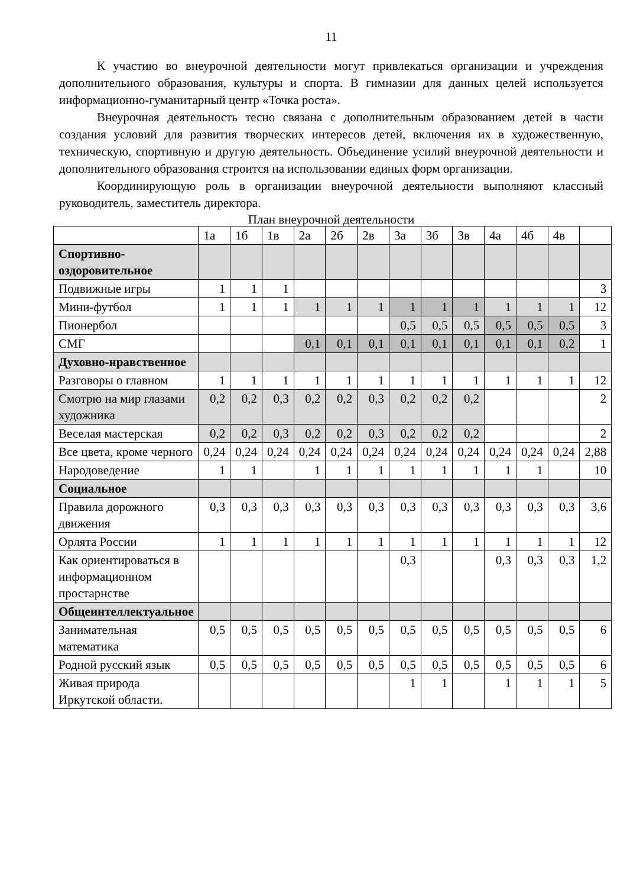11
К участию во внеурочной деятельности могут привлекаться организации и учреждения дополнительного образования, культуры и спорта. В гимназии для данных целей используется информационно-гуманитарный центр «Точка роста».
Внеурочная деятельность тесно связана с дополнительным образованием детей в части создания условий для развития творческих интересов детей, включения их в художественную, техническую, спортивную и другую деятельность. Объединение усилий внеурочной деятельности и дополнительного образования строится на использовании единых форм организации.
Координирующую роль в организации внеурочной деятельности выполняют классный руководитель, заместитель директора.
План внеурочной деятельности
| | 1а | 1б | 1в | 2а | 2б | 2в | 3а | 3б | 3в | 4а | 4б | 4в | |
| Спортивно-оздоровительное | | | | | | | | | | | | | |
| Подвижные игры | 1 | 1 | 1 | | | | | | | | | | 3 |
| Мини-футбол | 1 | 1 | 1 | 1 | 1 | 1 | 1 | 1 | 1 | 1 | 1 | 1 | 12 |
| Пионербол | | | | | | | 0,5 | 0,5 | 0,5 | 0,5 | 0,5 | 0,5 | 3 |
| СМГ | | | | 0,1 | 0,1 | 0,1 | 0,1 | 0,1 | 0,1 | 0,1 | 0,1 | 0,2 | 1 |
| Духовно-нравственное | | | | | | | | | | | | | |
| Разговоры о главном | 1 | 1 | 1 | 1 | 1 | 1 | 1 | 1 | 1 | 1 | 1 | 1 | 12 |
| Смотрю на мир глазами художника | 0,2 | 0,2 | 0,3 | 0,2 | 0,2 | 0,3 | 0,2 | 0,2 | 0,2 | | | | 2 |
| Веселая мастерская | 0,2 | 0,2 | 0,3 | 0,2 | 0,2 | 0,3 | 0,2 | 0,2 | 0,2 | | | | 2 |
| Все цвета, кроме черного | 0,24 | 0,24 | 0,24 | 0,24 | 0,24 | 0,24 | 0,24 | 0,24 | 0,24 | 0,24 | 0,24 | 0,24 | 2,88 |
| Народоведение | 1 | 1 | | 1 | 1 | 1 | 1 | 1 | 1 | 1 | 1 | | 10 |
| Социальное | | | | | | | | | | | | | |
| Правила дорожного движения | 0,3 | 0,3 | 0,3 | 0,3 | 0,3 | 0,3 | 0,3 | 0,3 | 0,3 | 0,3 | 0,3 | 0,3 | 3,6 |
| Орлята России | 1 | 1 | 1 | 1 | 1 | 1 | 1 | 1 | 1 | 1 | 1 | 1 | 12 |
| Как ориентироваться в информационном простарнстве | | | | | | | 0,3 | | | 0,3 | 0,3 | 0,3 | 1,2 |
| Общеинтеллектуальное | | | | | | | | | | | | | |
| Занимательная математика | 0,5 | 0,5 | 0,5 | 0,5 | 0,5 | 0,5 | 0,5 | 0,5 | 0,5 | 0,5 | 0,5 | 0,5 | 6 |
| Родной русский язык | 0,5 | 0,5 | 0,5 | 0,5 | 0,5 | 0,5 | 0,5 | 0,5 | 0,5 | 0,5 | 0,5 | 0,5 | 6 |
| Живая природа Иркутской области. | | | | | | | 1 | 1 | | 1 | 1 | 1 | 5 |